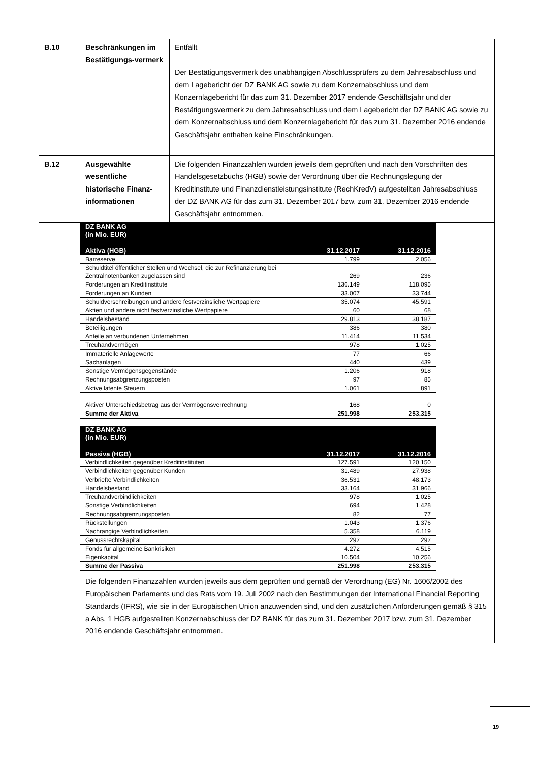| B.10 | Beschränkungen im Bestätigungs-vermerk | Entfällt Der Bestätigungsvermerk des unabhängigen Abschlussprüfers zu dem Jahresabschluss und dem Lagebericht der DZ BANK AG sowie zu dem Konzernabschluss und dem Konzernlagebericht für das zum 31. Dezember 2017 endende Geschäftsjahr und der Bestätigungsvermerk zu dem Jahresabschluss und dem Lagebericht der DZ BANK AG sowie zu dem Konzernabschluss und dem Konzernlagebericht für das zum 31. Dezember 2016 endende Geschäftsjahr enthalten keine Einschränkungen. |
| B.12 | Ausgewählte wesentliche historische Finanz-informationen | Die folgenden Finanzzahlen wurden jeweils dem geprüften und nach den Vorschriften des Handelsgesetzbuchs (HGB) sowie der Verordnung über die Rechnungslegung der Kreditinstitute und Finanzdienstleistungsinstitute (RechKredV) aufgestellten Jahresabschluss der DZ BANK AG für das zum 31. Dezember 2017 bzw. zum 31. Dezember 2016 endende Geschäftsjahr entnommen. |
| | / DZ BANK AG (in Mio. EUR) / / / / Aktiva (HGB) / 31.12.2017 / 31.12.2016 / / Barreserve / 1.799 / 2.056 / / Schuldtitel öffentlicher Stellen und Wechsel, die zur Refinanzierung bei Zentralnotenbanken zugelassen sind / 269 / 236 / / Forderungen an Kreditinstitute / 136.149 / 118.095 / / Forderungen an Kunden / 33.007 / 33.744 / / Schuldverschreibungen und andere festverzinsliche Wertpapiere / 35.074 / 45.591 / / Aktien und andere nicht festverzinsliche Wertpapiere / 60 / 68 / / Handelsbestand / 29.813 / 38.187 / / Beteiligungen / 386 / 380 / / Anteile an verbundenen Unternehmen / 11.414 / 11.534 / / Treuhandvermögen / 978 / 1.025 / / Immaterielle Anlagewerte / 77 / 66 / / Sachanlagen / 440 / 439 / / Sonstige Vermögensgegenstände / 1.206 / 918 / / Rechnungsabgrenzungsposten / 97 / 85 / / Aktive latente Steuern / 1.061 / 891 / / Aktiver Unterschiedsbetrag aus der Vermögensverrechnung / 168 / 0 / / Summe der Aktiva / 251.998 / 253.315 / / DZ BANK AG (in Mio. EUR) / / / / Passiva (HGB) / 31.12.2017 / 31.12.2016 / / Verbindlichkeiten gegenüber Kreditinstituten / 127.591 / 120.150 / / Verbindlichkeiten gegenüber Kunden / 31.489 / 27.938 / / Verbriefte Verbindlichkeiten / 36.531 / 48.173 / / Handelsbestand / 33.164 / 31.966 / / Treuhandverbindlichkeiten / 978 / 1.025 / / Sonstige Verbindlichkeiten / 694 / 1.428 / / Rechnungsabgrenzungsposten / 82 / 77 / / Rückstellungen / 1.043 / 1.376 / / Nachrangige Verbindlichkeiten / 5.358 / 6.119 / / Genussrechtskapital / 292 / 292 / / Fonds für allgemeine Bankrisiken / 4.272 / 4.515 / / Eigenkapital / 10.504 / 10.256 / / Summe der Passiva / 251.998 / 253.315 / Die folgenden Finanzzahlen wurden jeweils aus dem geprüften und gemäß der Verordnung (EG) Nr. 1606/2002 des Europäischen Parlaments und des Rats vom 19. Juli 2002 nach den Bestimmungen der International Financial Reporting Standards (IFRS), wie sie in der Europäischen Union anzuwenden sind, und den zusätzlichen Anforderungen gemäß § 315 a Abs. 1 HGB aufgestellten Konzernabschluss der DZ BANK für das zum 31. Dezember 2017 bzw. zum 31. Dezember 2016 endende Geschäftsjahr entnommen. | |
19